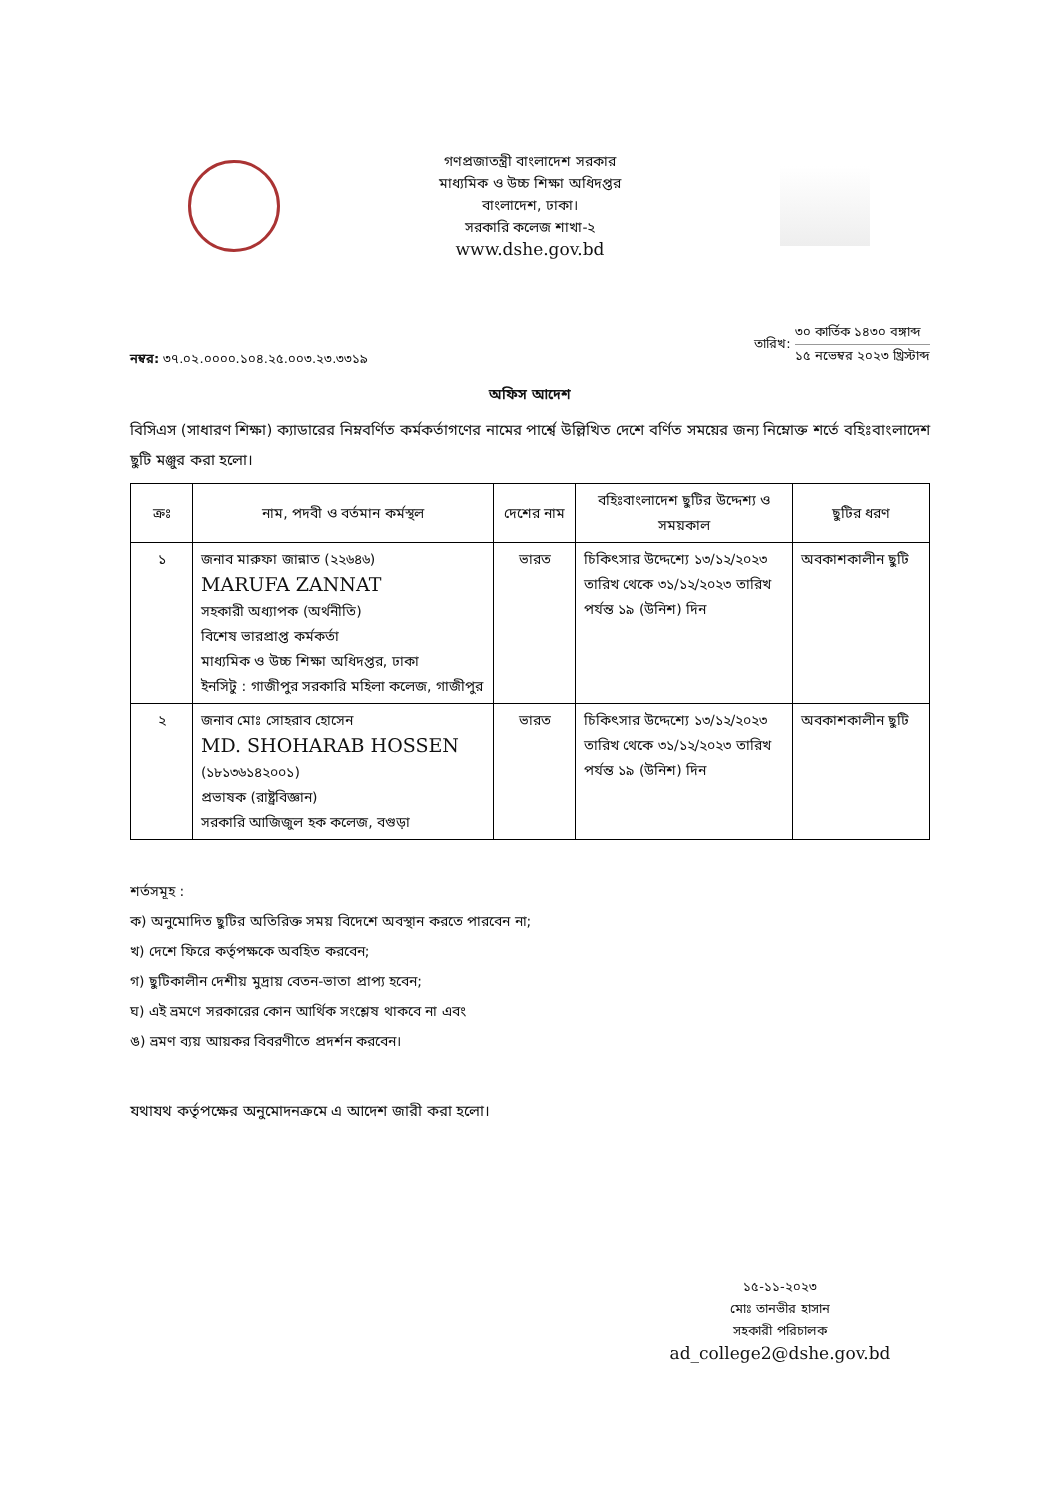গণপ্রজাতন্ত্রী বাংলাদেশ সরকার
মাধ্যমিক ও উচ্চ শিক্ষা অধিদপ্তর
বাংলাদেশ, ঢাকা।
সরকারি কলেজ শাখা-২
www.dshe.gov.bd
নম্বর: ৩৭.০২.০০০০.১০৪.২৫.০০৩.২৩.৩৩১৯
তারিখ:
৩০ কার্তিক ১৪৩০ বঙ্গাব্দ
১৫ নভেম্বর ২০২৩ খ্রিস্টাব্দ
অফিস আদেশ
বিসিএস (সাধারণ শিক্ষা) ক্যাডারের নিম্নবর্ণিত কর্মকর্তাগণের নামের পার্শ্বে উল্লিখিত দেশে বর্ণিত সময়ের জন্য নিম্নোক্ত শর্তে বহিঃবাংলাদেশ ছুটি মঞ্জুর করা হলো।
| ক্রঃ | নাম, পদবী ও বর্তমান কর্মস্থল | দেশের নাম | বহিঃবাংলাদেশ ছুটির উদ্দেশ্য ও সময়কাল | ছুটির ধরণ |
| --- | --- | --- | --- | --- |
| ১ | জনাব মারুফা জান্নাত (২২৬৪৬) MARUFA ZANNAT সহকারী অধ্যাপক (অর্থনীতি) বিশেষ ভারপ্রাপ্ত কর্মকর্তা মাধ্যমিক ও উচ্চ শিক্ষা অধিদপ্তর, ঢাকা ইনসিটু : গাজীপুর সরকারি মহিলা কলেজ, গাজীপুর | ভারত | চিকিৎসার উদ্দেশ্যে ১৩/১২/২০২৩ তারিখ থেকে ৩১/১২/২০২৩ তারিখ পর্যন্ত ১৯ (উনিশ) দিন | অবকাশকালীন ছুটি |
| ২ | জনাব মোঃ সোহরাব হোসেন MD. SHOHARAB HOSSEN (১৮১৩৬১৪২০০১) প্রভাষক (রাষ্ট্রবিজ্ঞান) সরকারি আজিজুল হক কলেজ, বগুড়া | ভারত | চিকিৎসার উদ্দেশ্যে ১৩/১২/২০২৩ তারিখ থেকে ৩১/১২/২০২৩ তারিখ পর্যন্ত ১৯ (উনিশ) দিন | অবকাশকালীন ছুটি |
শর্তসমূহ :
ক) অনুমোদিত ছুটির অতিরিক্ত সময় বিদেশে অবস্থান করতে পারবেন না;
খ) দেশে ফিরে কর্তৃপক্ষকে অবহিত করবেন;
গ) ছুটিকালীন দেশীয় মুদ্রায় বেতন-ভাতা প্রাপ্য হবেন;
ঘ) এই ভ্রমণে সরকারের কোন আর্থিক সংশ্লেষ থাকবে না এবং
ঙ) ভ্রমণ ব্যয় আয়কর বিবরণীতে প্রদর্শন করবেন।
যথাযথ কর্তৃপক্ষের অনুমোদনক্রমে এ আদেশ জারী করা হলো।
১৫-১১-২০২৩
মোঃ তানভীর হাসান
সহকারী পরিচালক
ad_college2@dshe.gov.bd